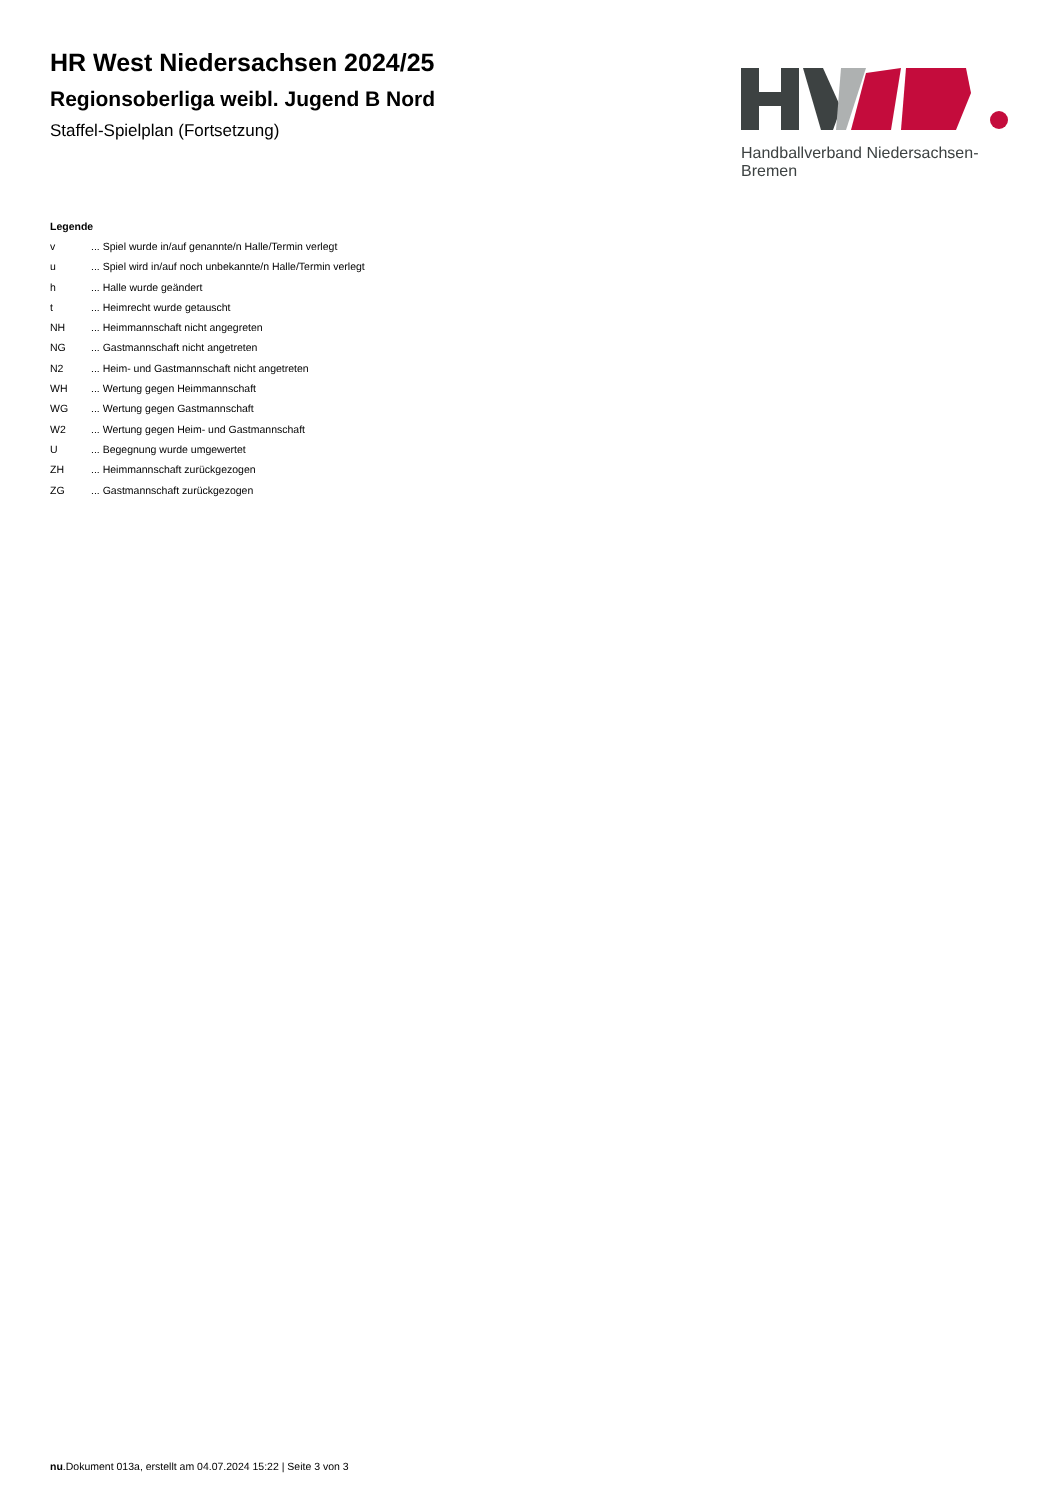HR West Niedersachsen 2024/25
Regionsoberliga weibl. Jugend B Nord
Staffel-Spielplan (Fortsetzung)
Handballverband Niedersachsen-Bremen
Legende
| v | ... Spiel wurde in/auf genannte/n Halle/Termin verlegt |
| u | ... Spiel wird in/auf noch unbekannte/n Halle/Termin verlegt |
| h | ... Halle wurde geändert |
| t | ... Heimrecht wurde getauscht |
| NH | ... Heimmannschaft nicht angegreten |
| NG | ... Gastmannschaft nicht angetreten |
| N2 | ... Heim- und Gastmannschaft nicht angetreten |
| WH | ... Wertung gegen Heimmannschaft |
| WG | ... Wertung gegen Gastmannschaft |
| W2 | ... Wertung gegen Heim- und Gastmannschaft |
| U | ... Begegnung wurde umgewertet |
| ZH | ... Heimmannschaft zurückgezogen |
| ZG | ... Gastmannschaft zurückgezogen |
nu.Dokument 013a, erstellt am 04.07.2024 15:22 | Seite 3 von 3